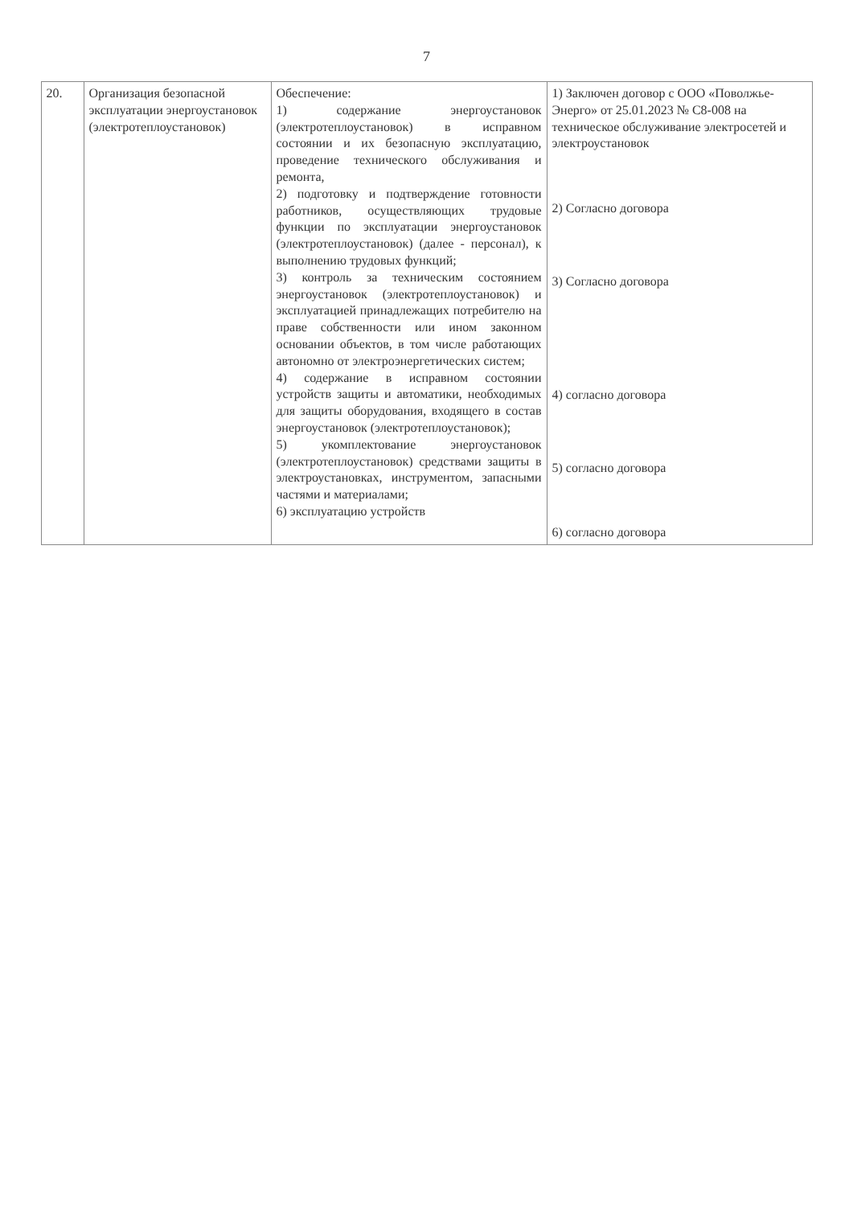7
| 20. | Организация безопасной эксплуатации энергоустановок (электротеплоустановок) | Обеспечение: 1) содержание энергоустановок (электротеплоустановок) в исправном состоянии и их безопасную эксплуатацию, проведение технического обслуживания и ремонта, 2) подготовку и подтверждение готовности работников, осуществляющих трудовые функции по эксплуатации энергоустановок (электротеплоустановок) (далее - персонал), к выполнению трудовых функций; 3) контроль за техническим состоянием энергоустановок (электротеплоустановок) и эксплуатацией принадлежащих потребителю на праве собственности или ином законном основании объектов, в том числе работающих автономно от электроэнергетических систем; 4) содержание в исправном состоянии устройств защиты и автоматики, необходимых для защиты оборудования, входящего в состав энергоустановок (электротеплоустановок); 5) укомплектование энергоустановок (электротеплоустановок) средствами защиты в электроустановках, инструментом, запасными частями и материалами; 6) эксплуатацию устройств | 1) Заключен договор с ООО «Поволжье-Энерго» от 25.01.2023 № С8-008 на техническое обслуживание электросетей и электроустановок 2) Согласно договора 3) Согласно договора 4) согласно договора 5) согласно договора 6) согласно договора |